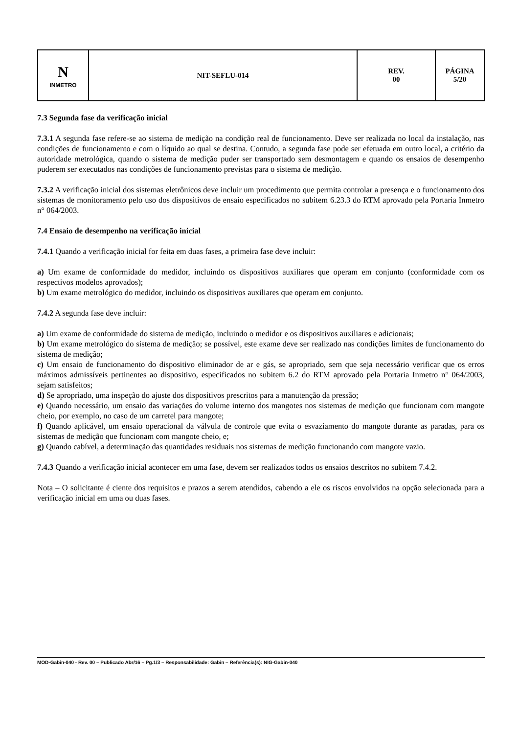| N INMETRO | NIT-SEFLU-014 | REV. 00 | PÁGINA 5/20 |
7.3 Segunda fase da verificação inicial
7.3.1 A segunda fase refere-se ao sistema de medição na condição real de funcionamento. Deve ser realizada no local da instalação, nas condições de funcionamento e com o líquido ao qual se destina. Contudo, a segunda fase pode ser efetuada em outro local, a critério da autoridade metrológica, quando o sistema de medição puder ser transportado sem desmontagem e quando os ensaios de desempenho puderem ser executados nas condições de funcionamento previstas para o sistema de medição.
7.3.2 A verificação inicial dos sistemas eletrônicos deve incluir um procedimento que permita controlar a presença e o funcionamento dos sistemas de monitoramento pelo uso dos dispositivos de ensaio especificados no subitem 6.23.3 do RTM aprovado pela Portaria Inmetro n° 064/2003.
7.4 Ensaio de desempenho na verificação inicial
7.4.1 Quando a verificação inicial for feita em duas fases, a primeira fase deve incluir:
a) Um exame de conformidade do medidor, incluindo os dispositivos auxiliares que operam em conjunto (conformidade com os respectivos modelos aprovados);
b) Um exame metrológico do medidor, incluindo os dispositivos auxiliares que operam em conjunto.
7.4.2 A segunda fase deve incluir:
a) Um exame de conformidade do sistema de medição, incluindo o medidor e os dispositivos auxiliares e adicionais;
b) Um exame metrológico do sistema de medição; se possível, este exame deve ser realizado nas condições limites de funcionamento do sistema de medição;
c) Um ensaio de funcionamento do dispositivo eliminador de ar e gás, se apropriado, sem que seja necessário verificar que os erros máximos admissíveis pertinentes ao dispositivo, especificados no subitem 6.2 do RTM aprovado pela Portaria Inmetro n° 064/2003, sejam satisfeitos;
d) Se apropriado, uma inspeção do ajuste dos dispositivos prescritos para a manutenção da pressão;
e) Quando necessário, um ensaio das variações do volume interno dos mangotes nos sistemas de medição que funcionam com mangote cheio, por exemplo, no caso de um carretel para mangote;
f) Quando aplicável, um ensaio operacional da válvula de controle que evita o esvaziamento do mangote durante as paradas, para os sistemas de medição que funcionam com mangote cheio, e;
g) Quando cabível, a determinação das quantidades residuais nos sistemas de medição funcionando com mangote vazio.
7.4.3 Quando a verificação inicial acontecer em uma fase, devem ser realizados todos os ensaios descritos no subitem 7.4.2.
Nota – O solicitante é ciente dos requisitos e prazos a serem atendidos, cabendo a ele os riscos envolvidos na opção selecionada para a verificação inicial em uma ou duas fases.
MOD-Gabin-040 - Rev. 00 – Publicado Abr/16 – Pg.1/3 – Responsabilidade: Gabin – Referência(s): NIG-Gabin-040